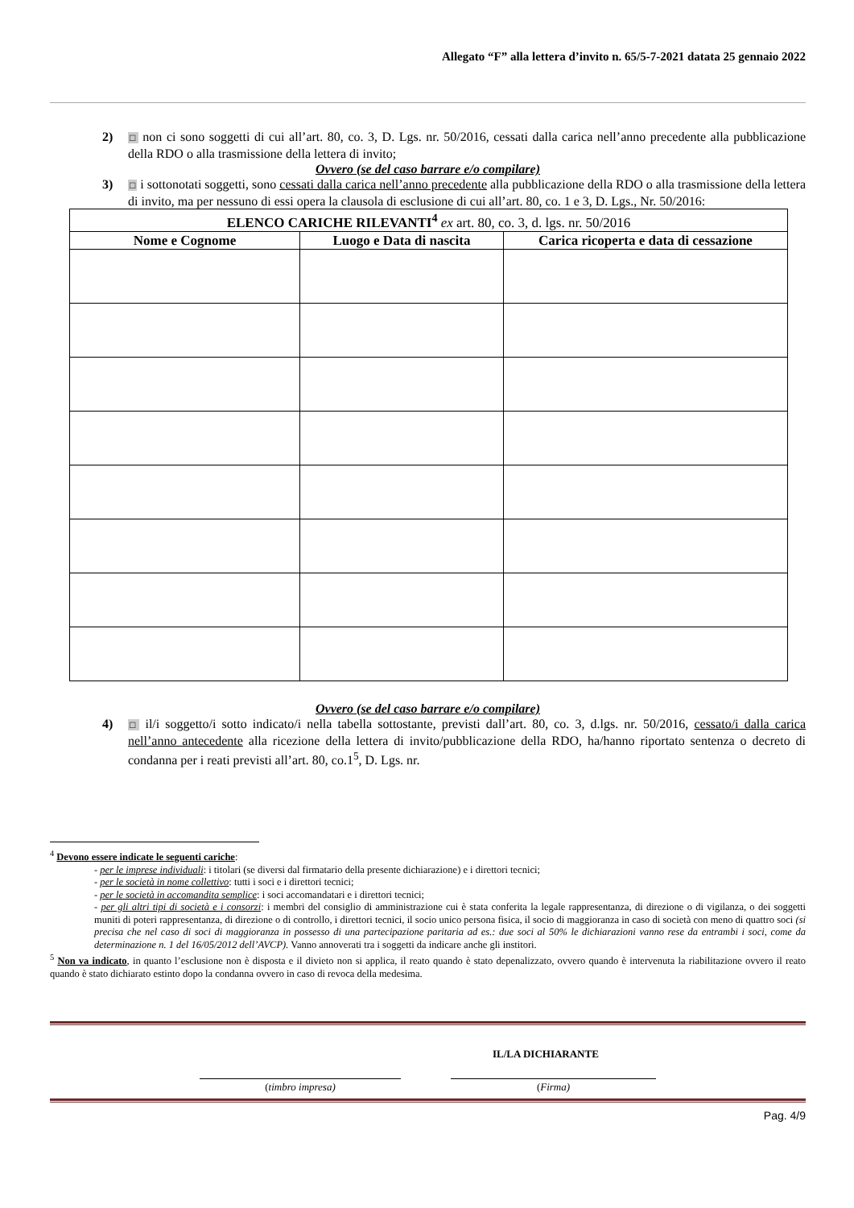Allegato “F” alla lettera d’invito n. 65/5-7-2021 datata 25 gennaio 2022
2) □ non ci sono soggetti di cui all’art. 80, co. 3, D. Lgs. nr. 50/2016, cessati dalla carica nell’anno precedente alla pubblicazione della RDO o alla trasmissione della lettera di invito;
Ovvero (se del caso barrare e/o compilare)
3) □ i sottonotati soggetti, sono cessati dalla carica nell’anno precedente alla pubblicazione della RDO o alla trasmissione della lettera di invito, ma per nessuno di essi opera la clausola di esclusione di cui all’art. 80, co. 1 e 3, D. Lgs., Nr. 50/2016:
| ELENCO CARICHE RILEVANTI<sup>4</sup> ex art. 80, co. 3, d. lgs. nr. 50/2016 | | |
| --- | --- | --- |
| Nome e Cognome | Luogo e Data di nascita | Carica ricoperta e data di cessazione |
Ovvero (se del caso barrare e/o compilare)
4) □ il/i soggetto/i sotto indicato/i nella tabella sottostante, previsti dall’art. 80, co. 3, d.lgs. nr. 50/2016, cessato/i dalla carica nell’anno antecedente alla ricezione della lettera di invito/pubblicazione della RDO, ha/hanno riportato sentenza o decreto di condanna per i reati previsti all’art. 80, co.1<sup>5</sup>, D. Lgs. nr.
<sup>4</sup> Devono essere indicate le seguenti cariche:
- per le imprese individuali: i titolari (se diversi dal firmatario della presente dichiarazione) e i direttori tecnici;
- per le società in nome collettivo: tutti i soci e i direttori tecnici;
- per le società in accomandita semplice: i soci accomandatari e i direttori tecnici;
- per gli altri tipi di società e i consorzi: i membri del consiglio di amministrazione cui è stata conferita la legale rappresentanza, di direzione o di vigilanza, o dei soggetti muniti di poteri rappresentanza, di direzione o di controllo, i direttori tecnici, il socio unico persona fisica, il socio di maggioranza in caso di società con meno di quattro soci (si precisa che nel caso di soci di maggioranza in possesso di una partecipazione paritaria ad es.: due soci al 50% le dichiarazioni vanno rese da entrambi i soci, come da determinazione n. 1 del 16/05/2012 dell’AVCP). Vanno annoverati tra i soggetti da indicare anche gli institori.
<sup>5</sup> Non va indicato, in quanto l’esclusione non è disposta e il divieto non si applica, il reato quando è stato depenalizzato, ovvero quando è intervenuta la riabilitazione ovvero il reato quando è stato dichiarato estinto dopo la condanna ovvero in caso di revoca della medesima.
IL/LA DICHIARANTE
(timbro impresa) (Firma)
Pag. 4/9